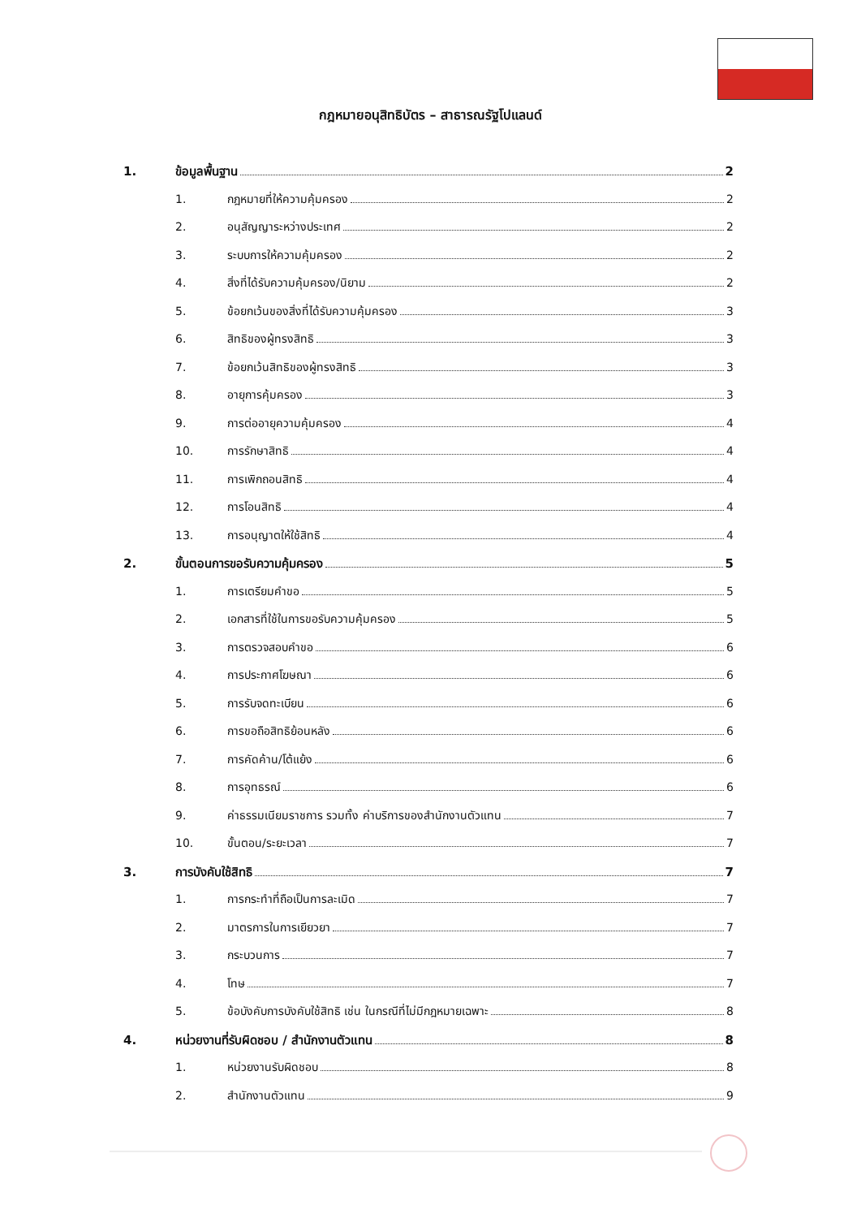กฎหมายอนุสิทธิบัตร – สาธารณรัฐโปแลนด์
1. ข้อมูลพื้นฐาน 2
1. กฎหมายที่ให้ความคุ้มครอง 2
2. อนุสัญญาระหว่างประเทศ 2
3. ระบบการให้ความคุ้มครอง 2
4. สิ่งที่ได้รับความคุ้มครอง/นิยาม 2
5. ข้อยกเว้นของสิ่งที่ได้รับความคุ้มครอง 3
6. สิทธิของผู้ทรงสิทธิ 3
7. ข้อยกเว้นสิทธิของผู้ทรงสิทธิ 3
8. อายุการคุ้มครอง 3
9. การต่ออายุความคุ้มครอง 4
10. การรักษาสิทธิ 4
11. การเพิกถอนสิทธิ 4
12. การโอนสิทธิ 4
13. การอนุญาตให้ใช้สิทธิ 4
2. ขั้นตอนการขอรับความคุ้มครอง 5
1. การเตรียมคำขอ 5
2. เอกสารที่ใช้ในการขอรับความคุ้มครอง 5
3. การตรวจสอบคำขอ 6
4. การประกาศโฆษณา 6
5. การรับจดทะเบียน 6
6. การขอถือสิทธิย้อนหลัง 6
7. การคัดค้าน/โต้แย้ง 6
8. การอุทธรณ์ 6
9. ค่าธรรมเนียมราชการ รวมทั้ง ค่าบริการของสำนักงานตัวแทน 7
10. ขั้นตอน/ระยะเวลา 7
3. การบังคับใช้สิทธิ 7
1. การกระทำที่ถือเป็นการละเมิด 7
2. มาตรการในการเยียวยา 7
3. กระบวนการ 7
4. โทษ 7
5. ข้อบังคับการบังคับใช้สิทธิ เช่น ในกรณีที่ไม่มีกฎหมายเฉพาะ 8
4. หน่วยงานที่รับผิดชอบ / สำนักงานตัวแทน 8
1. หน่วยงานรับผิดชอบ 8
2. สำนักงานตัวแทน 9